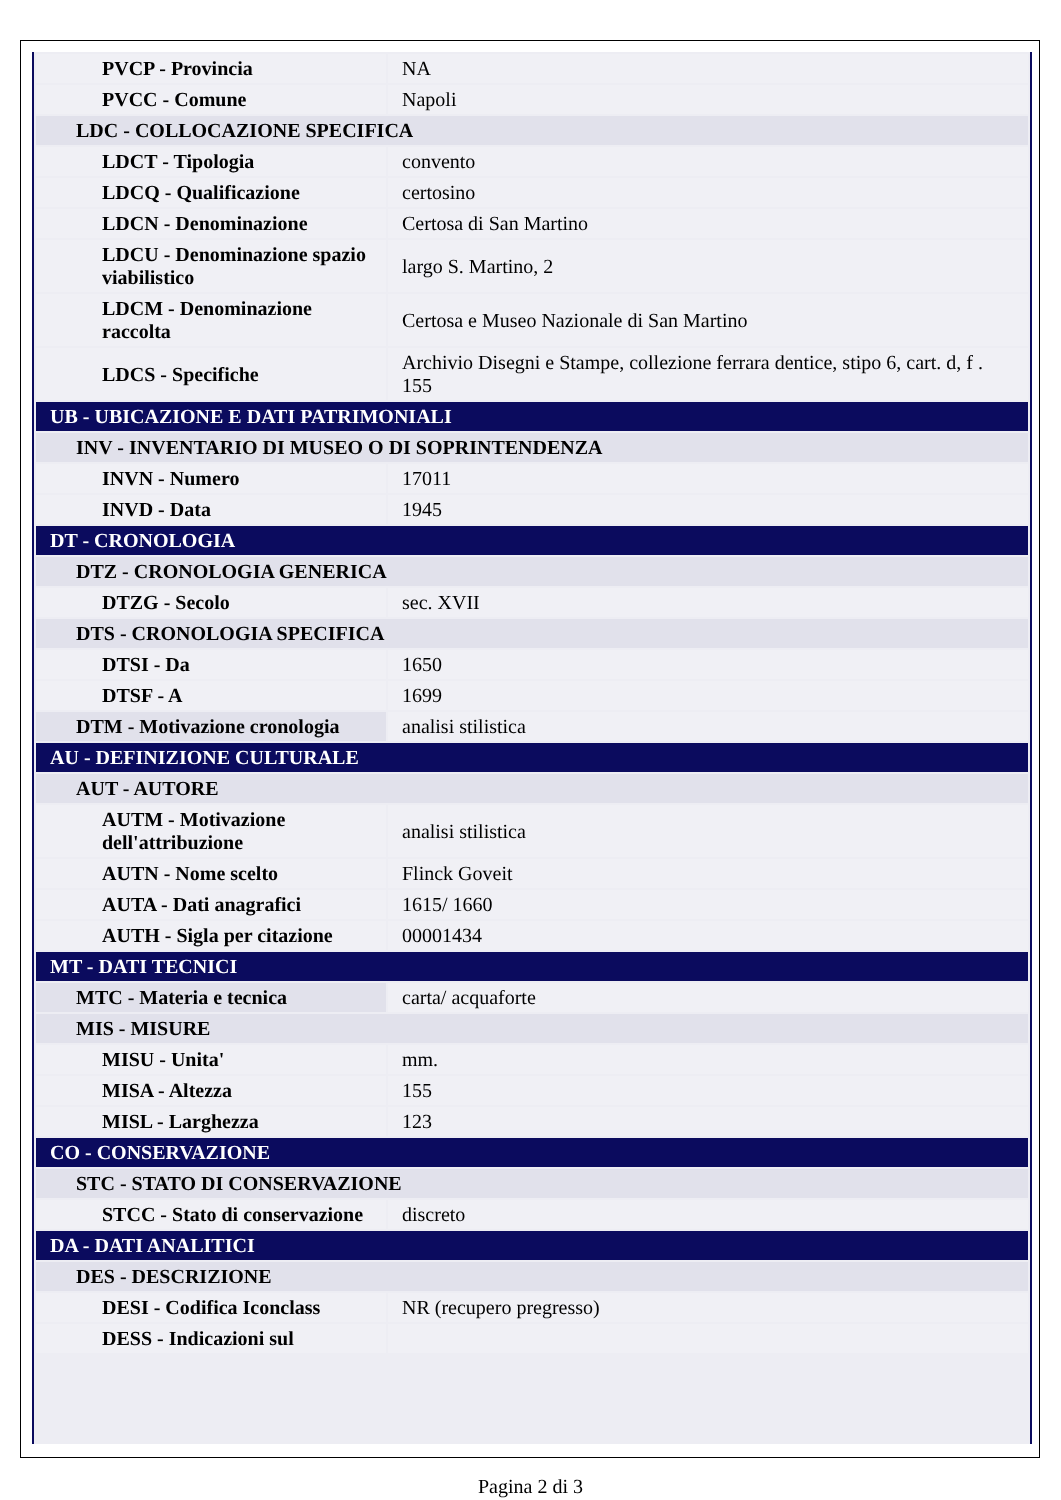| PVCP - Provincia | NA |
| PVCC - Comune | Napoli |
| LDC - COLLOCAZIONE SPECIFICA | |
| LDCT - Tipologia | convento |
| LDCQ - Qualificazione | certosino |
| LDCN - Denominazione | Certosa di San Martino |
| LDCU - Denominazione spazio viabilistico | largo S. Martino, 2 |
| LDCM - Denominazione raccolta | Certosa e Museo Nazionale di San Martino |
| LDCS - Specifiche | Archivio Disegni e Stampe, collezione ferrara dentice, stipo 6, cart. d, f . 155 |
| UB - UBICAZIONE E DATI PATRIMONIALI | |
| INV - INVENTARIO DI MUSEO O DI SOPRINTENDENZA | |
| INVN - Numero | 17011 |
| INVD - Data | 1945 |
| DT - CRONOLOGIA | |
| DTZ - CRONOLOGIA GENERICA | |
| DTZG - Secolo | sec. XVII |
| DTS - CRONOLOGIA SPECIFICA | |
| DTSI - Da | 1650 |
| DTSF - A | 1699 |
| DTM - Motivazione cronologia | analisi stilistica |
| AU - DEFINIZIONE CULTURALE | |
| AUT - AUTORE | |
| AUTM - Motivazione dell'attribuzione | analisi stilistica |
| AUTN - Nome scelto | Flinck Goveit |
| AUTA - Dati anagrafici | 1615/ 1660 |
| AUTH - Sigla per citazione | 00001434 |
| MT - DATI TECNICI | |
| MTC - Materia e tecnica | carta/ acquaforte |
| MIS - MISURE | |
| MISU - Unita' | mm. |
| MISA - Altezza | 155 |
| MISL - Larghezza | 123 |
| CO - CONSERVAZIONE | |
| STC - STATO DI CONSERVAZIONE | |
| STCC - Stato di conservazione | discreto |
| DA - DATI ANALITICI | |
| DES - DESCRIZIONE | |
| DESI - Codifica Iconclass | NR (recupero pregresso) |
| DESS - Indicazioni sul | |
Pagina 2 di 3